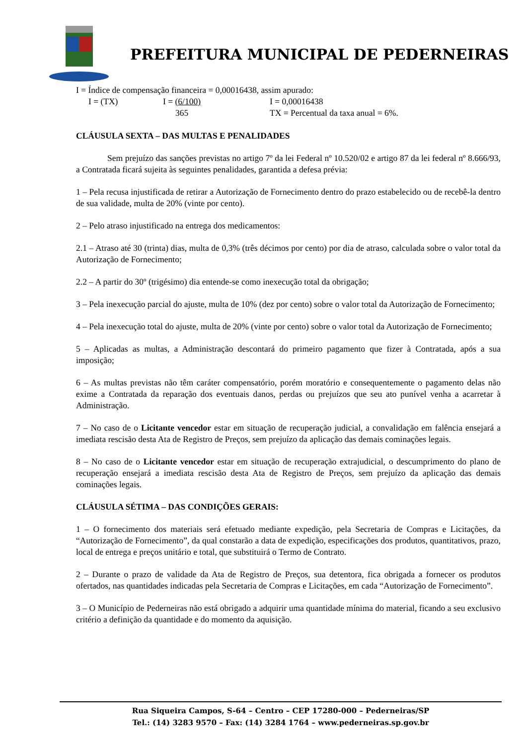PREFEITURA MUNICIPAL DE PEDERNEIRAS
I = Índice de compensação financeira = 0,00016438, assim apurado:
I = (TX) I = (6/100) I = 0,00016438 365 TX = Percentual da taxa anual = 6%.
CLÁUSULA SEXTA – DAS MULTAS E PENALIDADES
Sem prejuízo das sanções previstas no artigo 7º da lei Federal nº 10.520/02 e artigo 87 da lei federal nº 8.666/93, a Contratada ficará sujeita às seguintes penalidades, garantida a defesa prévia:
1 – Pela recusa injustificada de retirar a Autorização de Fornecimento dentro do prazo estabelecido ou de recebê-la dentro de sua validade, multa de 20% (vinte por cento).
2 – Pelo atraso injustificado na entrega dos medicamentos:
2.1 – Atraso até 30 (trinta) dias, multa de 0,3% (três décimos por cento) por dia de atraso, calculada sobre o valor total da Autorização de Fornecimento;
2.2 – A partir do 30º (trigésimo) dia entende-se como inexecução total da obrigação;
3 – Pela inexecução parcial do ajuste, multa de 10% (dez por cento) sobre o valor total da Autorização de Fornecimento;
4 – Pela inexecução total do ajuste, multa de 20% (vinte por cento) sobre o valor total da Autorização de Fornecimento;
5 – Aplicadas as multas, a Administração descontará do primeiro pagamento que fizer à Contratada, após a sua imposição;
6 – As multas previstas não têm caráter compensatório, porém moratório e consequentemente o pagamento delas não exime a Contratada da reparação dos eventuais danos, perdas ou prejuízos que seu ato punível venha a acarretar à Administração.
7 – No caso de o Licitante vencedor estar em situação de recuperação judicial, a convalidação em falência ensejará a imediata rescisão desta Ata de Registro de Preços, sem prejuízo da aplicação das demais cominações legais.
8 – No caso de o Licitante vencedor estar em situação de recuperação extrajudicial, o descumprimento do plano de recuperação ensejará a imediata rescisão desta Ata de Registro de Preços, sem prejuízo da aplicação das demais cominações legais.
CLÁUSULA SÉTIMA – DAS CONDIÇÕES GERAIS:
1 – O fornecimento dos materiais será efetuado mediante expedição, pela Secretaria de Compras e Licitações, da “Autorização de Fornecimento”, da qual constarão a data de expedição, especificações dos produtos, quantitativos, prazo, local de entrega e preços unitário e total, que substituirá o Termo de Contrato.
2 – Durante o prazo de validade da Ata de Registro de Preços, sua detentora, fica obrigada a fornecer os produtos ofertados, nas quantidades indicadas pela Secretaria de Compras e Licitações, em cada “Autorização de Fornecimento”.
3 – O Município de Pederneiras não está obrigado a adquirir uma quantidade mínima do material, ficando a seu exclusivo critério a definição da quantidade e do momento da aquisição.
Rua Siqueira Campos, S-64 – Centro – CEP 17280-000 – Pederneiras/SP
Tel.: (14) 3283 9570 – Fax: (14) 3284 1764 – www.pederneiras.sp.gov.br